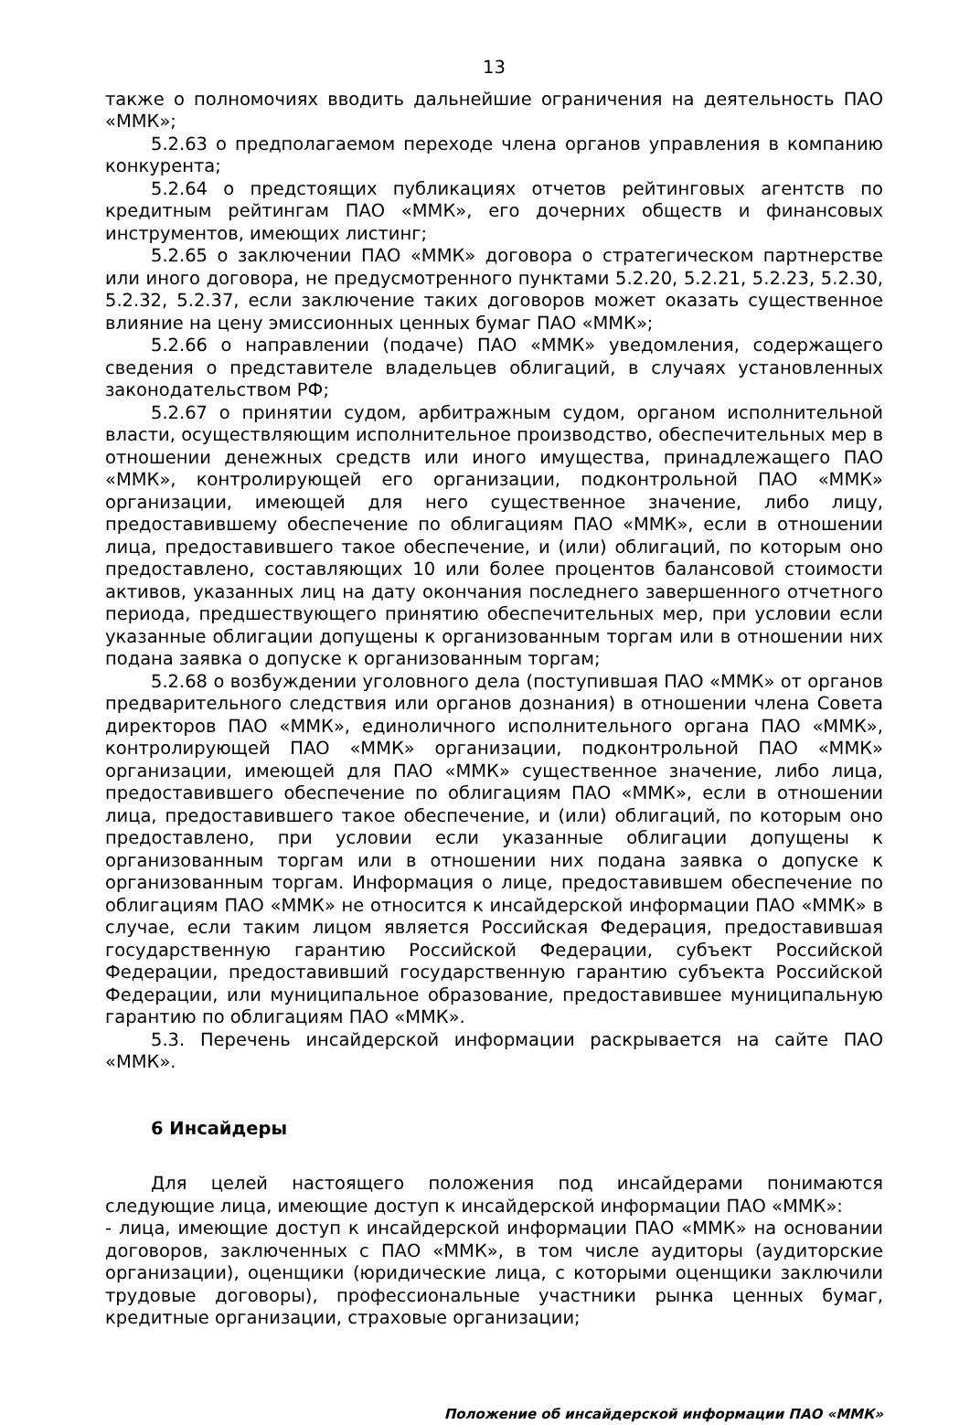13
также о полномочиях вводить дальнейшие ограничения на деятельность ПАО «ММК»;
5.2.63 о предполагаемом переходе члена органов управления в компанию конкурента;
5.2.64 о предстоящих публикациях отчетов рейтинговых агентств по кредитным рейтингам ПАО «ММК», его дочерних обществ и финансовых инструментов, имеющих листинг;
5.2.65 о заключении ПАО «ММК» договора о стратегическом партнерстве или иного договора, не предусмотренного пунктами 5.2.20, 5.2.21, 5.2.23, 5.2.30, 5.2.32, 5.2.37, если заключение таких договоров может оказать существенное влияние на цену эмиссионных ценных бумаг ПАО «ММК»;
5.2.66 о направлении (подаче) ПАО «ММК» уведомления, содержащего сведения о представителе владельцев облигаций, в случаях установленных законодательством РФ;
5.2.67 о принятии судом, арбитражным судом, органом исполнительной власти, осуществляющим исполнительное производство, обеспечительных мер в отношении денежных средств или иного имущества, принадлежащего ПАО «ММК», контролирующей его организации, подконтрольной ПАО «ММК» организации, имеющей для него существенное значение, либо лицу, предоставившему обеспечение по облигациям ПАО «ММК», если в отношении лица, предоставившего такое обеспечение, и (или) облигаций, по которым оно предоставлено, составляющих 10 или более процентов балансовой стоимости активов, указанных лиц на дату окончания последнего завершенного отчетного периода, предшествующего принятию обеспечительных мер, при условии если указанные облигации допущены к организованным торгам или в отношении них подана заявка о допуске к организованным торгам;
5.2.68 о возбуждении уголовного дела (поступившая ПАО «ММК» от органов предварительного следствия или органов дознания) в отношении члена Совета директоров ПАО «ММК», единоличного исполнительного органа ПАО «ММК», контролирующей ПАО «ММК» организации, подконтрольной ПАО «ММК» организации, имеющей для ПАО «ММК» существенное значение, либо лица, предоставившего обеспечение по облигациям ПАО «ММК», если в отношении лица, предоставившего такое обеспечение, и (или) облигаций, по которым оно предоставлено, при условии если указанные облигации допущены к организованным торгам или в отношении них подана заявка о допуске к организованным торгам. Информация о лице, предоставившем обеспечение по облигациям ПАО «ММК» не относится к инсайдерской информации ПАО «ММК» в случае, если таким лицом является Российская Федерация, предоставившая государственную гарантию Российской Федерации, субъект Российской Федерации, предоставивший государственную гарантию субъекта Российской Федерации, или муниципальное образование, предоставившее муниципальную гарантию по облигациям ПАО «ММК».
5.3. Перечень инсайдерской информации раскрывается на сайте ПАО «ММК».
6 Инсайдеры
Для целей настоящего положения под инсайдерами понимаются следующие лица, имеющие доступ к инсайдерской информации ПАО «ММК»:
- лица, имеющие доступ к инсайдерской информации ПАО «ММК» на основании договоров, заключенных с ПАО «ММК», в том числе аудиторы (аудиторские организации), оценщики (юридические лица, с которыми оценщики заключили трудовые договоры), профессиональные участники рынка ценных бумаг, кредитные организации, страховые организации;
Положение об инсайдерской информации ПАО «ММК»